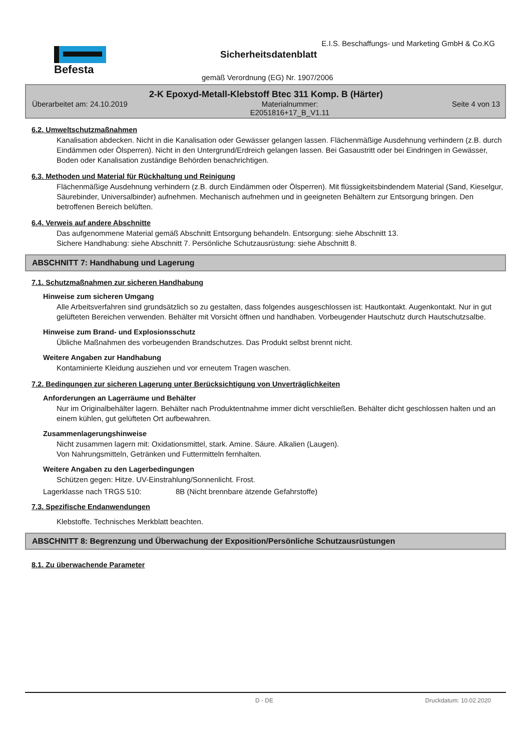Befesta
E.I.S. Beschaffungs- und Marketing GmbH & Co.KG
Sicherheitsdatenblatt
gemäß Verordnung (EG) Nr. 1907/2006
2-K Epoxyd-Metall-Klebstoff Btec 311 Komp. B (Härter)
Überarbeitet am: 24.10.2019 Materialnummer:
E2051816+17_B_V1.11 Seite 4 von 13
6.2. Umweltschutzmaßnahmen
Kanalisation abdecken. Nicht in die Kanalisation oder Gewässer gelangen lassen. Flächenmäßige Ausdehnung verhindern (z.B. durch Eindämmen oder Ölsperren). Nicht in den Untergrund/Erdreich gelangen lassen. Bei Gasaustritt oder bei Eindringen in Gewässer, Boden oder Kanalisation zuständige Behörden benachrichtigen.
6.3. Methoden und Material für Rückhaltung und Reinigung
Flächenmäßige Ausdehnung verhindern (z.B. durch Eindämmen oder Ölsperren). Mit flüssigkeitsbindendem Material (Sand, Kieselgur, Säurebinder, Universalbinder) aufnehmen. Mechanisch aufnehmen und in geeigneten Behältern zur Entsorgung bringen. Den betroffenen Bereich belüften.
6.4. Verweis auf andere Abschnitte
Das aufgenommene Material gemäß Abschnitt Entsorgung behandeln. Entsorgung: siehe Abschnitt 13.
Sichere Handhabung: siehe Abschnitt 7. Persönliche Schutzausrüstung: siehe Abschnitt 8.
ABSCHNITT 7: Handhabung und Lagerung
7.1. Schutzmaßnahmen zur sicheren Handhabung
Hinweise zum sicheren Umgang
Alle Arbeitsverfahren sind grundsätzlich so zu gestalten, dass folgendes ausgeschlossen ist: Hautkontakt. Augenkontakt. Nur in gut gelüfteten Bereichen verwenden. Behälter mit Vorsicht öffnen und handhaben. Vorbeugender Hautschutz durch Hautschutzsalbe.
Hinweise zum Brand- und Explosionsschutz
Übliche Maßnahmen des vorbeugenden Brandschutzes. Das Produkt selbst brennt nicht.
Weitere Angaben zur Handhabung
Kontaminierte Kleidung ausziehen und vor erneutem Tragen waschen.
7.2. Bedingungen zur sicheren Lagerung unter Berücksichtigung von Unverträglichkeiten
Anforderungen an Lagerräume und Behälter
Nur im Originalbehälter lagern. Behälter nach Produktentnahme immer dicht verschließen. Behälter dicht geschlossen halten und an einem kühlen, gut gelüfteten Ort aufbewahren.
Zusammenlagerungshinweise
Nicht zusammen lagern mit: Oxidationsmittel, stark. Amine. Säure. Alkalien (Laugen).
Von Nahrungsmitteln, Getränken und Futtermitteln fernhalten.
Weitere Angaben zu den Lagerbedingungen
Schützen gegen: Hitze. UV-Einstrahlung/Sonnenlicht. Frost.
Lagerklasse nach TRGS 510: 8B (Nicht brennbare ätzende Gefahrstoffe)
7.3. Spezifische Endanwendungen
Klebstoffe. Technisches Merkblatt beachten.
ABSCHNITT 8: Begrenzung und Überwachung der Exposition/Persönliche Schutzausrüstungen
8.1. Zu überwachende Parameter
D - DE Druckdatum: 10.02.2020